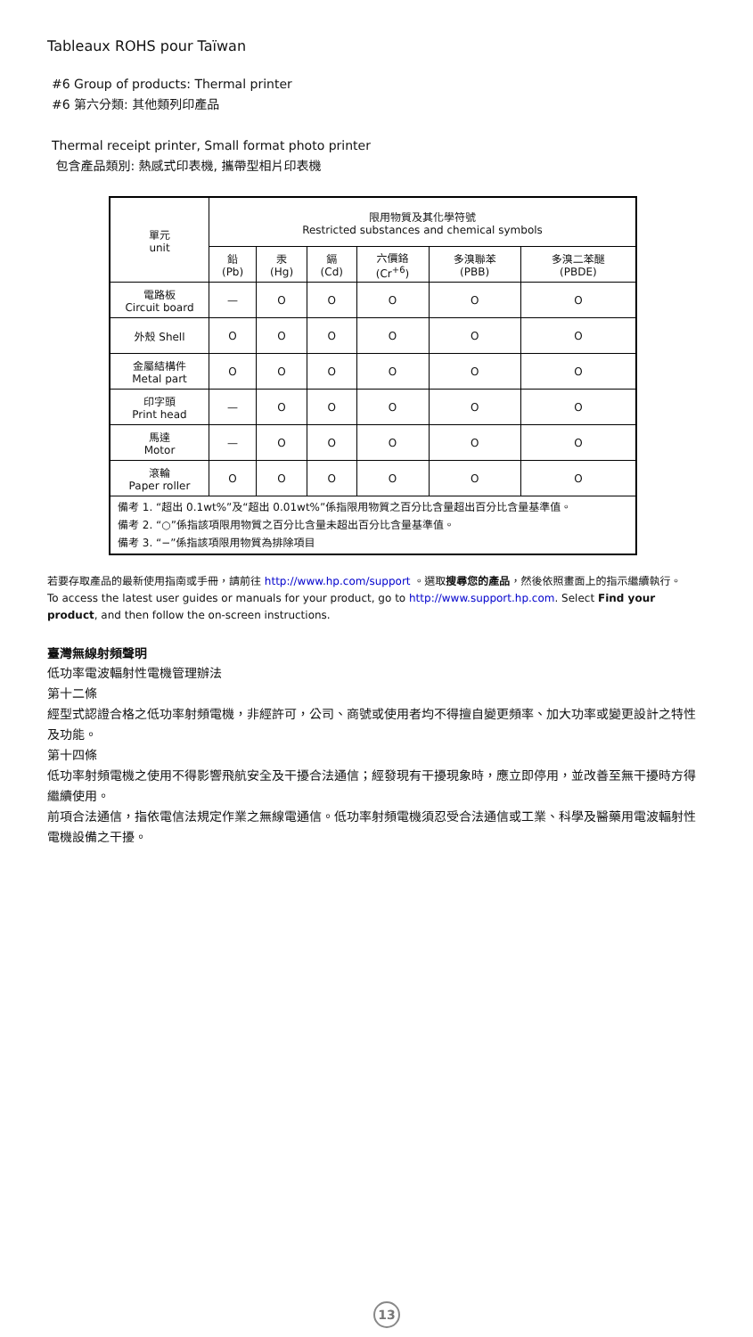Tableaux ROHS pour Taïwan
#6 Group of products: Thermal printer
#6 第六分類: 其他類列印產品
Thermal receipt printer, Small format photo printer
包含產品類別: 熱感式印表機, 攜帶型相片印表機
| 單元 unit | 限用物質及其化學符號 Restricted substances and chemical symbols | | | | | |
| --- | --- | --- | --- | --- | --- | --- |
| | 鉛 (Pb) | 汞 (Hg) | 鎘 (Cd) | 六價鉻 (Cr<sup>+6</sup>) | 多溴聯苯 (PBB) | 多溴二苯醚 (PBDE) |
| 電路板 Circuit board | — | O | O | O | O | O |
| 外殼 Shell | O | O | O | O | O | O |
| 金屬結構件 Metal part | O | O | O | O | O | O |
| 印字頭 Print head | — | O | O | O | O | O |
| 馬達 Motor | — | O | O | O | O | O |
| 滾輪 Paper roller | O | O | O | O | O | O |
| 備考 1. “超出 0.1wt%”及“超出 0.01wt%”係指限用物質之百分比含量超出百分比含量基準值。 備考 2. “○”係指該項限用物質之百分比含量未超出百分比含量基準值。 備考 3. “−”係指該項限用物質為排除項目 | | | | | | |
若要存取產品的最新使用指南或手冊，請前往 http://www.hp.com/support 。選取搜尋您的產品，然後依照畫面上的指示繼續執行。
To access the latest user guides or manuals for your product, go to http://www.support.hp.com. Select Find your product, and then follow the on-screen instructions.
臺灣無線射頻聲明
低功率電波輻射性電機管理辦法
第十二條
經型式認證合格之低功率射頻電機，非經許可，公司、商號或使用者均不得擅自變更頻率、加大功率或變更設計之特性及功能。
第十四條
低功率射頻電機之使用不得影響飛航安全及干擾合法通信；經發現有干擾現象時，應立即停用，並改善至無干擾時方得繼續使用。
前項合法通信，指依電信法規定作業之無線電通信。低功率射頻電機須忍受合法通信或工業、科學及醫藥用電波輻射性電機設備之干擾。
13